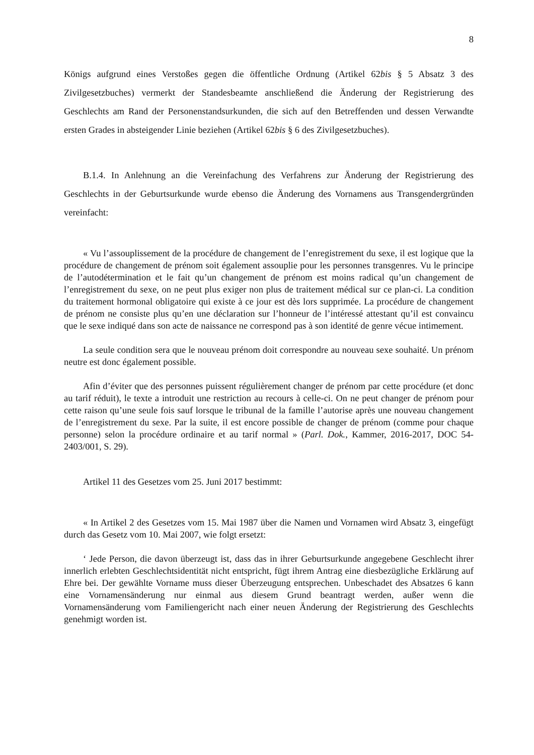8
Königs aufgrund eines Verstoßes gegen die öffentliche Ordnung (Artikel 62bis § 5 Absatz 3 des Zivilgesetzbuches) vermerkt der Standesbeamte anschließend die Änderung der Registrierung des Geschlechts am Rand der Personenstandsurkunden, die sich auf den Betreffenden und dessen Verwandte ersten Grades in absteigender Linie beziehen (Artikel 62bis § 6 des Zivilgesetzbuches).
B.1.4. In Anlehnung an die Vereinfachung des Verfahrens zur Änderung der Registrierung des Geschlechts in der Geburtsurkunde wurde ebenso die Änderung des Vornamens aus Transgendergründen vereinfacht:
« Vu l’assouplissement de la procédure de changement de l’enregistrement du sexe, il est logique que la procédure de changement de prénom soit également assouplie pour les personnes transgenres. Vu le principe de l’autodétermination et le fait qu’un changement de prénom est moins radical qu’un changement de l’enregistrement du sexe, on ne peut plus exiger non plus de traitement médical sur ce plan-ci. La condition du traitement hormonal obligatoire qui existe à ce jour est dès lors supprimée. La procédure de changement de prénom ne consiste plus qu’en une déclaration sur l’honneur de l’intéressé attestant qu’il est convaincu que le sexe indiqué dans son acte de naissance ne correspond pas à son identité de genre vécue intimement.
La seule condition sera que le nouveau prénom doit correspondre au nouveau sexe souhaité. Un prénom neutre est donc également possible.
Afin d’éviter que des personnes puissent régulièrement changer de prénom par cette procédure (et donc au tarif réduit), le texte a introduit une restriction au recours à celle-ci. On ne peut changer de prénom pour cette raison qu’une seule fois sauf lorsque le tribunal de la famille l’autorise après une nouveau changement de l’enregistrement du sexe. Par la suite, il est encore possible de changer de prénom (comme pour chaque personne) selon la procédure ordinaire et au tarif normal » (Parl. Dok., Kammer, 2016-2017, DOC 54-2403/001, S. 29).
Artikel 11 des Gesetzes vom 25. Juni 2017 bestimmt:
« In Artikel 2 des Gesetzes vom 15. Mai 1987 über die Namen und Vornamen wird Absatz 3, eingefügt durch das Gesetz vom 10. Mai 2007, wie folgt ersetzt:
‘ Jede Person, die davon überzeugt ist, dass das in ihrer Geburtsurkunde angegebene Geschlecht ihrer innerlich erlebten Geschlechtsidentität nicht entspricht, fügt ihrem Antrag eine diesbezügliche Erklärung auf Ehre bei. Der gewählte Vorname muss dieser Überzeugung entsprechen. Unbeschadet des Absatzes 6 kann eine Vornamensänderung nur einmal aus diesem Grund beantragt werden, außer wenn die Vornamensänderung vom Familiengericht nach einer neuen Änderung der Registrierung des Geschlechts genehmigt worden ist.